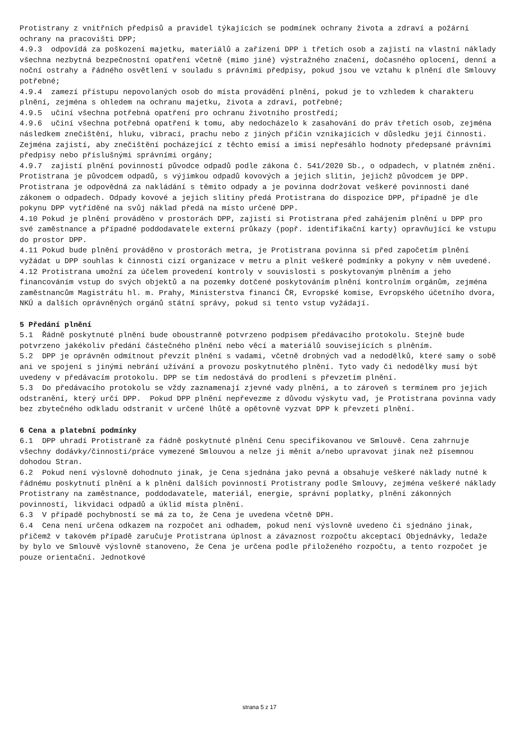Protistrany z vnitřních předpisů a pravidel týkajících se podmínek ochrany života a zdraví a požární ochrany na pracovišti DPP;
4.9.3 odpovídá za poškození majetku, materiálů a zařízení DPP i třetích osob a zajistí na vlastní náklady všechna nezbytná bezpečnostní opatření včetně (mimo jiné) výstražného značení, dočasného oplocení, denní a noční ostrahy a řádného osvětlení v souladu s právními předpisy, pokud jsou ve vztahu k plnění dle Smlouvy potřebné;
4.9.4 zamezí přístupu nepovolaných osob do místa provádění plnění, pokud je to vzhledem k charakteru plnění, zejména s ohledem na ochranu majetku, života a zdraví, potřebné;
4.9.5 učiní všechna potřebná opatření pro ochranu životního prostředí;
4.9.6 učiní všechna potřebná opatření k tomu, aby nedocházelo k zasahování do práv třetích osob, zejména následkem znečištění, hluku, vibrací, prachu nebo z jiných příčin vznikajících v důsledku její činnosti. Zejména zajistí, aby znečištění pocházející z těchto emisí a imisí nepřesáhlo hodnoty předepsané právními předpisy nebo příslušnými správními orgány;
4.9.7 zajistí plnění povinností původce odpadů podle zákona č. 541/2020 Sb., o odpadech, v platném znění. Protistrana je původcem odpadů, s výjimkou odpadů kovových a jejich slitin, jejichž původcem je DPP. Protistrana je odpovědná za nakládání s těmito odpady a je povinna dodržovat veškeré povinnosti dané zákonem o odpadech. Odpady kovové a jejich slitiny předá Protistrana do dispozice DPP, případně je dle pokynu DPP vytříděné na svůj náklad předá na místo určené DPP.
4.10 Pokud je plnění prováděno v prostorách DPP, zajistí si Protistrana před zahájením plnění u DPP pro své zaměstnance a případné poddodavatele externí průkazy (popř. identifikační karty) opravňující ke vstupu do prostor DPP.
4.11 Pokud bude plnění prováděno v prostorách metra, je Protistrana povinna si před započetím plnění vyžádat u DPP souhlas k činnosti cizí organizace v metru a plnit veškeré podmínky a pokyny v něm uvedené.
4.12 Protistrana umožní za účelem provedení kontroly v souvislosti s poskytovaným plněním a jeho financováním vstup do svých objektů a na pozemky dotčené poskytováním plnění kontrolním orgánům, zejména zaměstnancům Magistrátu hl. m. Prahy, Ministerstva financí ČR, Evropské komise, Evropského účetního dvora, NKÚ a dalších oprávněných orgánů státní správy, pokud si tento vstup vyžádají.
5 Předání plnění
5.1 Řádně poskytnuté plnění bude oboustranně potvrzeno podpisem předávacího protokolu. Stejně bude potvrzeno jakékoliv předání částečného plnění nebo věcí a materiálů souvisejících s plněním.
5.2 DPP je oprávněn odmítnout převzít plnění s vadami, včetně drobných vad a nedodělků, které samy o sobě ani ve spojení s jinými nebrání užívání a provozu poskytnutého plnění. Tyto vady či nedodělky musí být uvedeny v předávacím protokolu. DPP se tím nedostává do prodlení s převzetím plnění.
5.3 Do předávacího protokolu se vždy zaznamenají zjevné vady plnění, a to zároveň s termínem pro jejich odstranění, který určí DPP. Pokud DPP plnění nepřevezme z důvodu výskytu vad, je Protistrana povinna vady bez zbytečného odkladu odstranit v určené lhůtě a opětovně vyzvat DPP k převzetí plnění.
6 Cena a platební podmínky
6.1 DPP uhradí Protistraně za řádně poskytnuté plnění Cenu specifikovanou ve Smlouvě. Cena zahrnuje všechny dodávky/činnosti/práce vymezené Smlouvou a nelze ji měnit a/nebo upravovat jinak než písemnou dohodou Stran.
6.2 Pokud není výslovně dohodnuto jinak, je Cena sjednána jako pevná a obsahuje veškeré náklady nutné k řádnému poskytnutí plnění a k plnění dalších povinností Protistrany podle Smlouvy, zejména veškeré náklady Protistrany na zaměstnance, poddodavatele, materiál, energie, správní poplatky, plnění zákonných povinností, likvidaci odpadů a úklid místa plnění.
6.3 V případě pochybností se má za to, že Cena je uvedena včetně DPH.
6.4 Cena není určena odkazem na rozpočet ani odhadem, pokud není výslovně uvedeno či sjednáno jinak, přičemž v takovém případě zaručuje Protistrana úplnost a závaznost rozpočtu akceptací Objednávky, ledaže by bylo ve Smlouvě výslovně stanoveno, že Cena je určena podle přiloženého rozpočtu, a tento rozpočet je pouze orientační. Jednotkové
strana 5 z 17